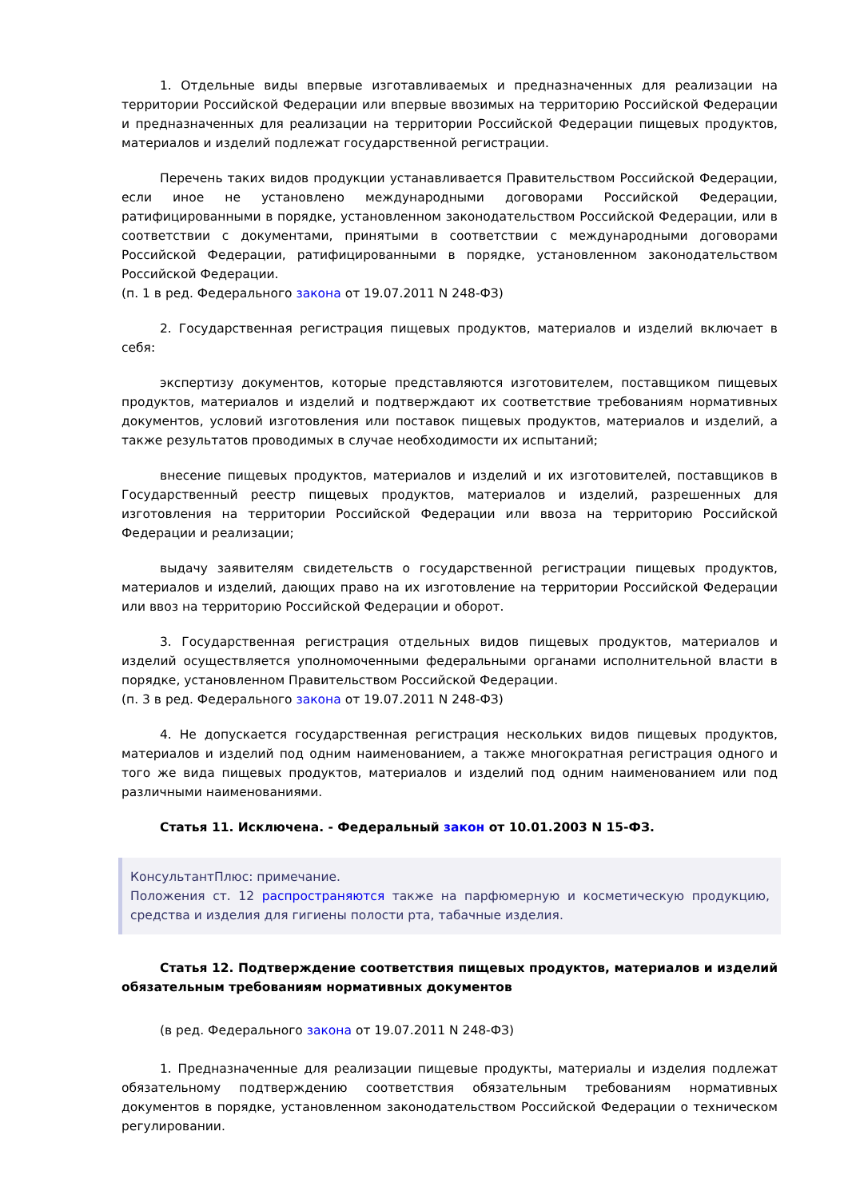1. Отдельные виды впервые изготавливаемых и предназначенных для реализации на территории Российской Федерации или впервые ввозимых на территорию Российской Федерации и предназначенных для реализации на территории Российской Федерации пищевых продуктов, материалов и изделий подлежат государственной регистрации.
Перечень таких видов продукции устанавливается Правительством Российской Федерации, если иное не установлено международными договорами Российской Федерации, ратифицированными в порядке, установленном законодательством Российской Федерации, или в соответствии с документами, принятыми в соответствии с международными договорами Российской Федерации, ратифицированными в порядке, установленном законодательством Российской Федерации.
(п. 1 в ред. Федерального закона от 19.07.2011 N 248-ФЗ)
2. Государственная регистрация пищевых продуктов, материалов и изделий включает в себя:
экспертизу документов, которые представляются изготовителем, поставщиком пищевых продуктов, материалов и изделий и подтверждают их соответствие требованиям нормативных документов, условий изготовления или поставок пищевых продуктов, материалов и изделий, а также результатов проводимых в случае необходимости их испытаний;
внесение пищевых продуктов, материалов и изделий и их изготовителей, поставщиков в Государственный реестр пищевых продуктов, материалов и изделий, разрешенных для изготовления на территории Российской Федерации или ввоза на территорию Российской Федерации и реализации;
выдачу заявителям свидетельств о государственной регистрации пищевых продуктов, материалов и изделий, дающих право на их изготовление на территории Российской Федерации или ввоз на территорию Российской Федерации и оборот.
3. Государственная регистрация отдельных видов пищевых продуктов, материалов и изделий осуществляется уполномоченными федеральными органами исполнительной власти в порядке, установленном Правительством Российской Федерации.
(п. 3 в ред. Федерального закона от 19.07.2011 N 248-ФЗ)
4. Не допускается государственная регистрация нескольких видов пищевых продуктов, материалов и изделий под одним наименованием, а также многократная регистрация одного и того же вида пищевых продуктов, материалов и изделий под одним наименованием или под различными наименованиями.
Статья 11. Исключена. - Федеральный закон от 10.01.2003 N 15-ФЗ.
КонсультантПлюс: примечание.
Положения ст. 12 распространяются также на парфюмерную и косметическую продукцию, средства и изделия для гигиены полости рта, табачные изделия.
Статья 12. Подтверждение соответствия пищевых продуктов, материалов и изделий обязательным требованиям нормативных документов
(в ред. Федерального закона от 19.07.2011 N 248-ФЗ)
1. Предназначенные для реализации пищевые продукты, материалы и изделия подлежат обязательному подтверждению соответствия обязательным требованиям нормативных документов в порядке, установленном законодательством Российской Федерации о техническом регулировании.